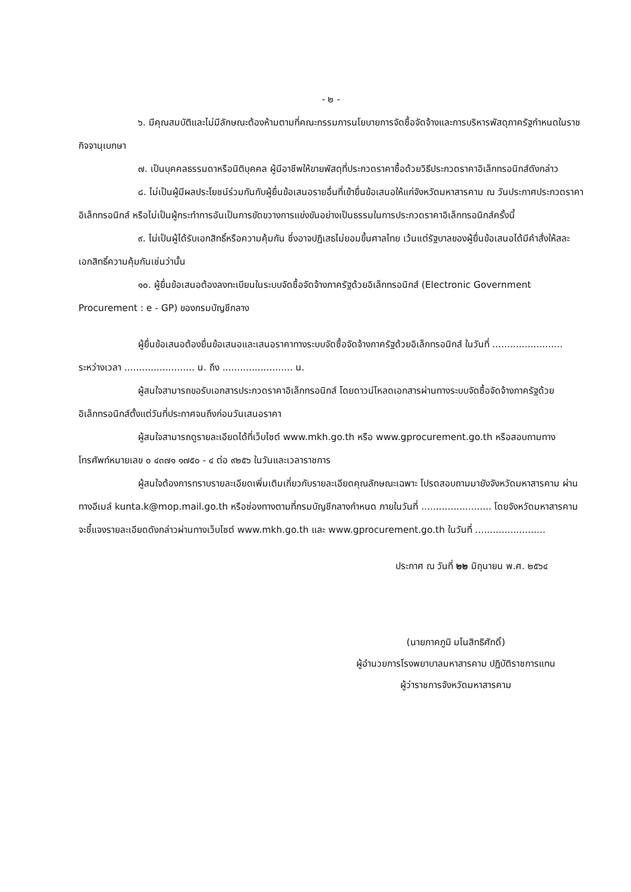- ๒ -
๖. มีคุณสมบัติและไม่มีลักษณะต้องห้ามตามที่คณะกรรมการนโยบายการจัดซื้อจัดจ้างและการบริหารพัสดุภาครัฐกำหนดในราชกิจจานุเบกษา
๗. เป็นบุคคลธรรมดาหรือนิติบุคคล ผู้มีอาชีพให้ขายพัสดุที่ประกวดราคาซื้อด้วยวิธีประกวดราคาอิเล็กทรอนิกส์ดังกล่าว
๘. ไม่เป็นผู้มีผลประโยชน์ร่วมกันกับผู้ยื่นข้อเสนอรายอื่นที่เข้ายื่นข้อเสนอให้แก่จังหวัดมหาสารคาม ณ วันประกาศประกวดราคาอิเล็กทรอนิกส์ หรือไม่เป็นผู้กระทำการอันเป็นการขัดขวางการแข่งขันอย่างเป็นธรรมในการประกวดราคาอิเล็กทรอนิกส์ครั้งนี้
๙. ไม่เป็นผู้ได้รับเอกสิทธิ์หรือความคุ้มกัน ซึ่งอาจปฏิเสธไม่ยอมขึ้นศาลไทย เว้นแต่รัฐบาลของผู้ยื่นข้อเสนอได้มีคำสั่งให้สละเอกสิทธิ์ความคุ้มกันเช่นว่านั้น
๑๐. ผู้ยื่นข้อเสนอต้องลงทะเบียนในระบบจัดซื้อจัดจ้างภาครัฐด้วยอิเล็กทรอนิกส์ (Electronic Government Procurement : e - GP) ของกรมบัญชีกลาง
ผู้ยื่นข้อเสนอต้องยื่นข้อเสนอและเสนอราคาทางระบบจัดซื้อจัดจ้างภาครัฐด้วยอิเล็กทรอนิกส์ ในวันที่ ........................ ระหว่างเวลา ........................ น. ถึง ........................ น.
ผู้สนใจสามารถขอรับเอกสารประกวดราคาอิเล็กทรอนิกส์ โดยดาวน์โหลดเอกสารผ่านทางระบบจัดซื้อจัดจ้างภาครัฐด้วยอิเล็กทรอนิกส์ตั้งแต่วันที่ประกาศจนถึงก่อนวันเสนอราคา
ผู้สนใจสามารถดูรายละเอียดได้ที่เว็บไซต์ www.mkh.go.th หรือ www.gprocurement.go.th หรือสอบถามทางโทรศัพท์หมายเลข ๐ ๔๓๗๑ ๑๗๕๐ - ๔ ต่อ ๙๒๕๖ ในวันและเวลาราชการ
ผู้สนใจต้องการทราบรายละเอียดเพิ่มเติมเกี่ยวกับรายละเอียดคุณลักษณะเฉพาะ โปรดสอบถามมายังจังหวัดมหาสารคาม ผ่านทางอีเมล์ kunta.k@mop.mail.go.th หรือช่องทางตามที่กรมบัญชีกลางกำหนด ภายในวันที่ ........................ โดยจังหวัดมหาสารคามจะชี้แจงรายละเอียดดังกล่าวผ่านทางเว็บไซต์ www.mkh.go.th และ www.gprocurement.go.th ในวันที่ ........................
ประกาศ ณ วันที่ ๒๒ มิถุนายน พ.ศ. ๒๕๖๔
(นายภาคภูมิ มโนสิทธิศักดิ์)
ผู้อำนวยการโรงพยาบาลมหาสารคาม ปฏิบัติราชการแทน
ผู้ว่าราชการจังหวัดมหาสารคาม